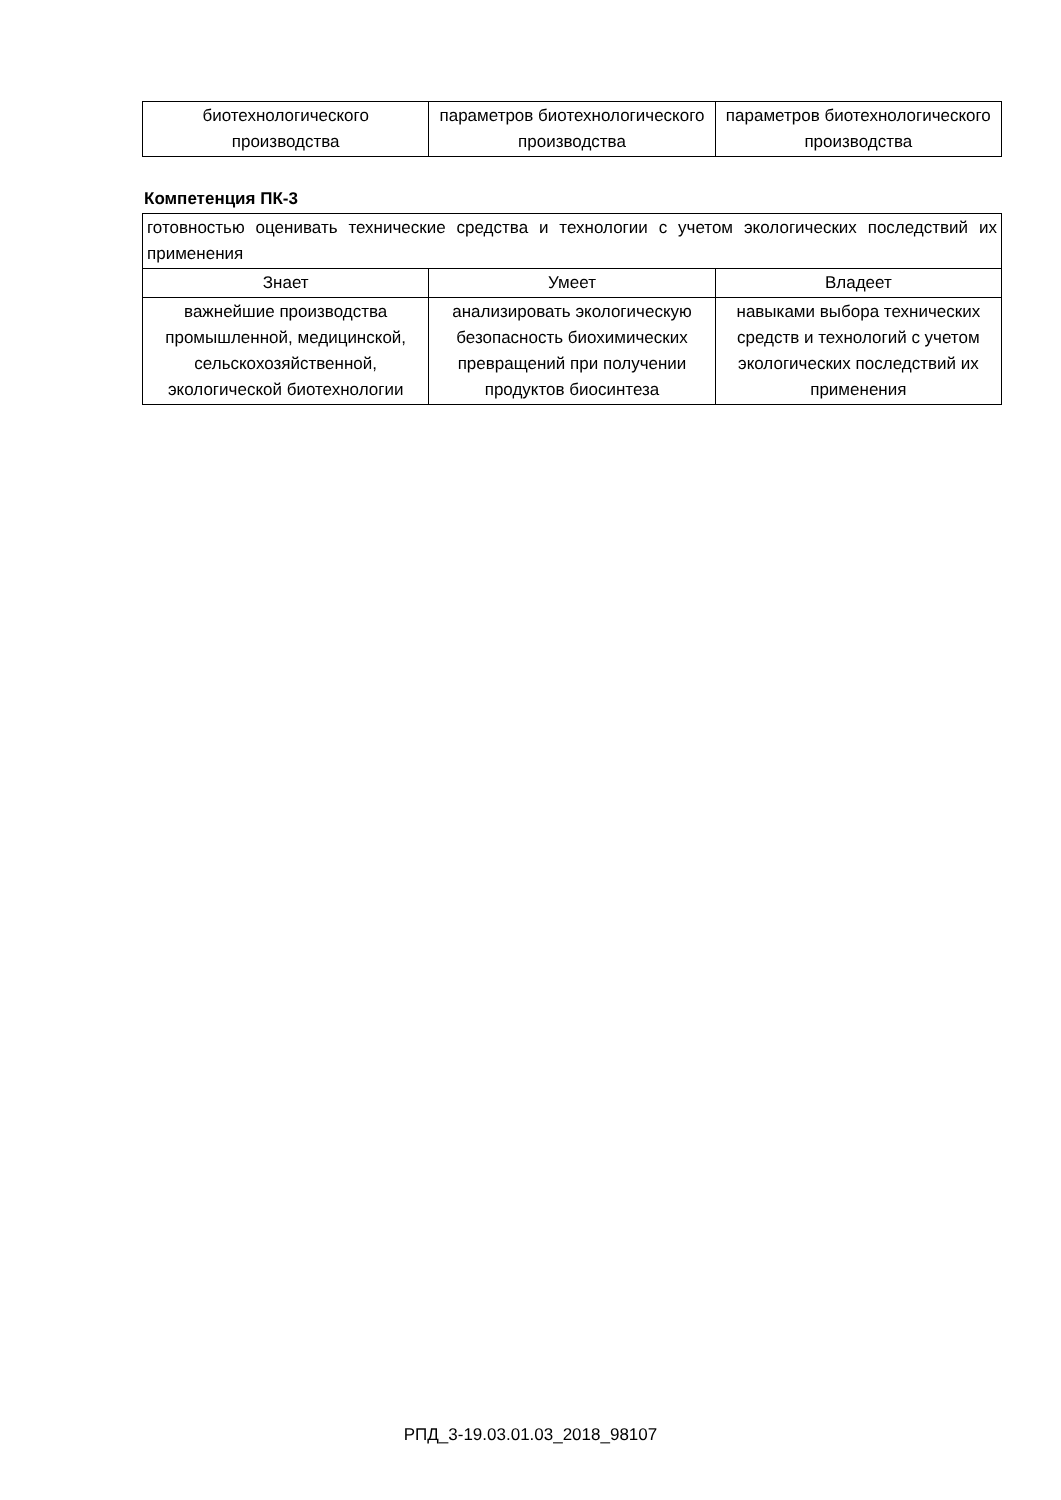| биотехнологического производства | параметров биотехнологического производства | параметров биотехнологического производства |
Компетенция ПК-3
| готовностью оценивать технические средства и технологии с учетом экологических последствий их применения | | |
| Знает | Умеет | Владеет |
| важнейшие производства промышленной, медицинской, сельскохозяйственной, экологической биотехнологии | анализировать экологическую безопасность биохимических превращений при получении продуктов биосинтеза | навыками выбора технических средств и технологий с учетом экологических последствий их применения |
РПД_3-19.03.01.03_2018_98107